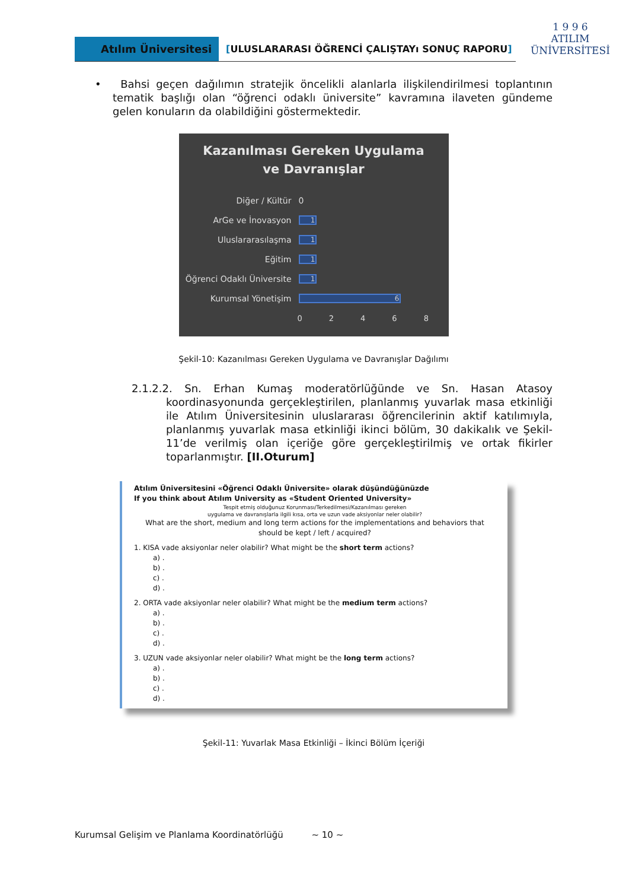Atılım Üniversitesi [ULUSLARARASI ÖĞRENCİ ÇALIŞTAYı SONUÇ RAPORU]
1 9 9 6
ATILIM
ÜNİVERSİTESİ
• Bahsi geçen dağılımın stratejik öncelikli alanlarla ilişkilendirilmesi toplantının tematik başlığı olan “öğrenci odaklı üniversite” kavramına ilaveten gündeme gelen konuların da olabildiğini göstermektedir.
Kazanılması Gereken Uygulama
ve Davranışlar
Diğer / Kültür 0
ArGe ve İnovasyon
1
Uluslararasılaşma
1
Eğitim
1
Öğrenci Odaklı Üniversite
1
Kurumsal Yönetişim
6
02468
Şekil-10: Kazanılması Gereken Uygulama ve Davranışlar Dağılımı
2.1.2.2. Sn. Erhan Kumaş moderatörlüğünde ve Sn. Hasan Atasoy koordinasyonunda gerçekleştirilen, planlanmış yuvarlak masa etkinliği ile Atılım Üniversitesinin uluslararası öğrencilerinin aktif katılımıyla, planlanmış yuvarlak masa etkinliği ikinci bölüm, 30 dakikalık ve Şekil-11’de verilmiş olan içeriğe göre gerçekleştirilmiş ve ortak fikirler toparlanmıştır. [II.Oturum]
Atılım Üniversitesini «Öğrenci Odaklı Üniversite» olarak düşündüğünüzde
If you think about Atılım University as «Student Oriented University»
Tespit etmiş olduğunuz Korunması/Terkedilmesi/Kazanılması gereken
uygulama ve davranışlarla ilgili kısa, orta ve uzun vade aksiyonlar neler olabilir?
What are the short, medium and long term actions for the implementations and behaviors that should be kept / left / acquired?
1. KISA vade aksiyonlar neler olabilir? What might be the short term actions?
a) .
b) .
c) .
d) .
2. ORTA vade aksiyonlar neler olabilir? What might be the medium term actions?
a) .
b) .
c) .
d) .
3. UZUN vade aksiyonlar neler olabilir? What might be the long term actions?
a) .
b) .
c) .
d) .
Şekil-11: Yuvarlak Masa Etkinliği – İkinci Bölüm İçeriği
Kurumsal Gelişim ve Planlama Koordinatörlüğü ~ 10 ~